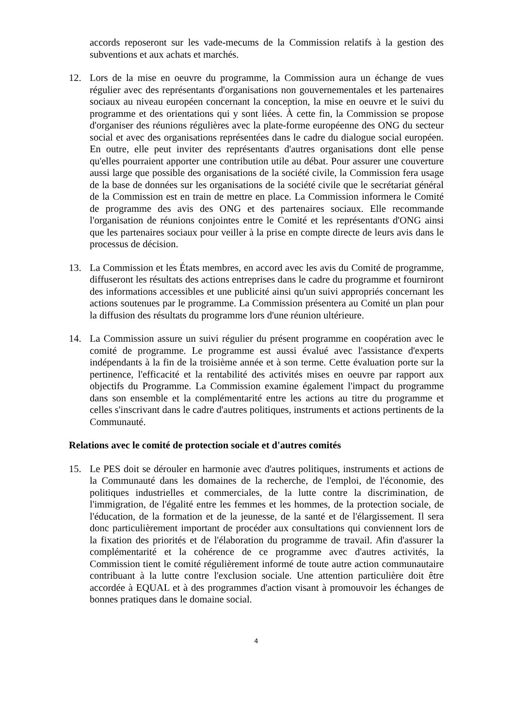accords reposeront sur les vade-mecums de la Commission relatifs à la gestion des subventions et aux achats et marchés.
12. Lors de la mise en oeuvre du programme, la Commission aura un échange de vues régulier avec des représentants d'organisations non gouvernementales et les partenaires sociaux au niveau européen concernant la conception, la mise en oeuvre et le suivi du programme et des orientations qui y sont liées. À cette fin, la Commission se propose d'organiser des réunions régulières avec la plate-forme européenne des ONG du secteur social et avec des organisations représentées dans le cadre du dialogue social européen. En outre, elle peut inviter des représentants d'autres organisations dont elle pense qu'elles pourraient apporter une contribution utile au débat. Pour assurer une couverture aussi large que possible des organisations de la société civile, la Commission fera usage de la base de données sur les organisations de la société civile que le secrétariat général de la Commission est en train de mettre en place. La Commission informera le Comité de programme des avis des ONG et des partenaires sociaux. Elle recommande l'organisation de réunions conjointes entre le Comité et les représentants d'ONG ainsi que les partenaires sociaux pour veiller à la prise en compte directe de leurs avis dans le processus de décision.
13. La Commission et les États membres, en accord avec les avis du Comité de programme, diffuseront les résultats des actions entreprises dans le cadre du programme et fourniront des informations accessibles et une publicité ainsi qu'un suivi appropriés concernant les actions soutenues par le programme. La Commission présentera au Comité un plan pour la diffusion des résultats du programme lors d'une réunion ultérieure.
14. La Commission assure un suivi régulier du présent programme en coopération avec le comité de programme. Le programme est aussi évalué avec l'assistance d'experts indépendants à la fin de la troisième année et à son terme. Cette évaluation porte sur la pertinence, l'efficacité et la rentabilité des activités mises en oeuvre par rapport aux objectifs du Programme. La Commission examine également l'impact du programme dans son ensemble et la complémentarité entre les actions au titre du programme et celles s'inscrivant dans le cadre d'autres politiques, instruments et actions pertinents de la Communauté.
Relations avec le comité de protection sociale et d'autres comités
15. Le PES doit se dérouler en harmonie avec d'autres politiques, instruments et actions de la Communauté dans les domaines de la recherche, de l'emploi, de l'économie, des politiques industrielles et commerciales, de la lutte contre la discrimination, de l'immigration, de l'égalité entre les femmes et les hommes, de la protection sociale, de l'éducation, de la formation et de la jeunesse, de la santé et de l'élargissement. Il sera donc particulièrement important de procéder aux consultations qui conviennent lors de la fixation des priorités et de l'élaboration du programme de travail. Afin d'assurer la complémentarité et la cohérence de ce programme avec d'autres activités, la Commission tient le comité régulièrement informé de toute autre action communautaire contribuant à la lutte contre l'exclusion sociale. Une attention particulière doit être accordée à EQUAL et à des programmes d'action visant à promouvoir les échanges de bonnes pratiques dans le domaine social.
4